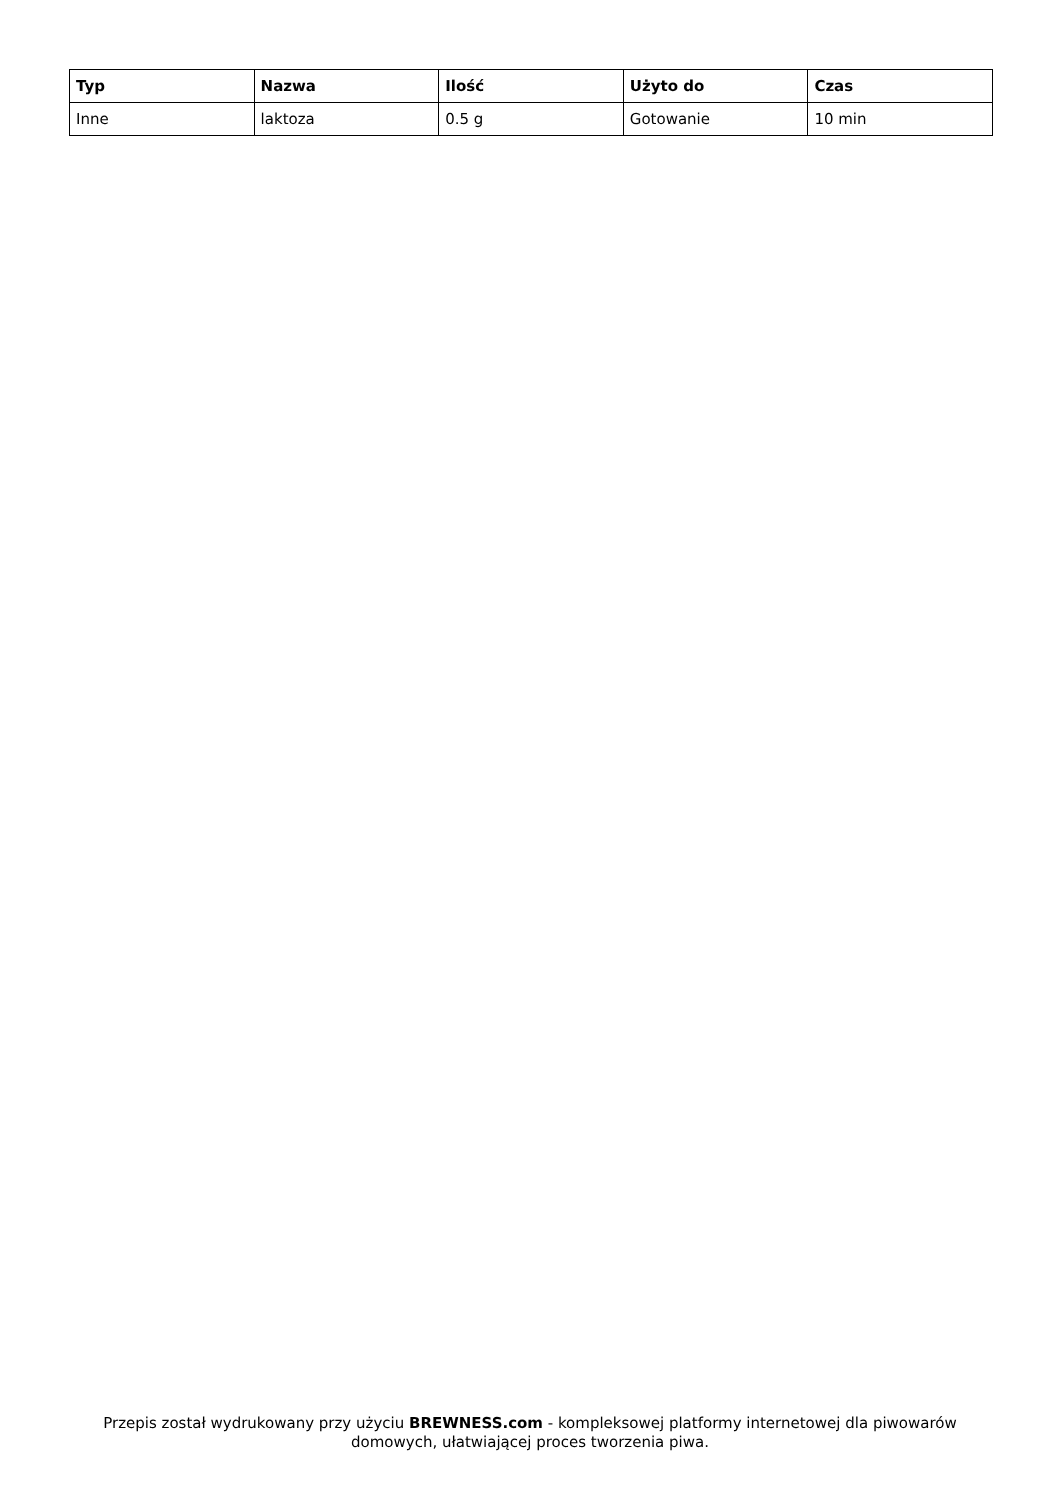| Typ | Nazwa | Ilość | Użyto do | Czas |
| --- | --- | --- | --- | --- |
| Inne | laktoza | 0.5 g | Gotowanie | 10 min |
Przepis został wydrukowany przy użyciu BREWNESS.com - kompleksowej platformy internetowej dla piwowarów domowych, ułatwiającej proces tworzenia piwa.